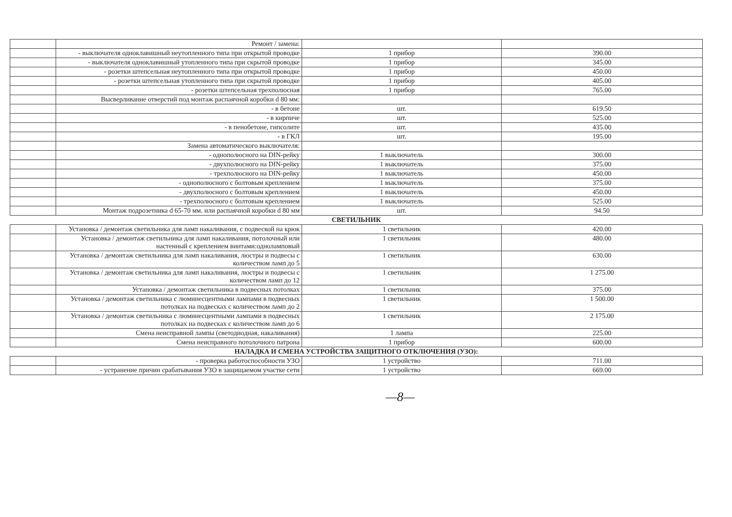| | Ремонт / замена: | | |
| | - выключателя одноклавишный неутопленного типа при открытой проводке | 1 прибор | 390.00 |
| | - выключателя одноклавишный утопленного типа при скрытой проводке | 1 прибор | 345.00 |
| | - розетки штепсельная неутопленного типа при открытой проводке | 1 прибор | 450.00 |
| | - розетки штепсельная утопленного типа при скрытой проводке | 1 прибор | 405.00 |
| | - розетки штепсельная трехполюсная | 1 прибор | 765.00 |
| | Высверливание отверстий под монтаж распаячной коробки d 80 мм: | | |
| | - в бетоне | шт. | 619.50 |
| | - в кирпиче | шт. | 525.00 |
| | - в пенобетоне, гипсолите | шт. | 435.00 |
| | - в ГКЛ | шт. | 195.00 |
| | Замена автоматического выключателя: | | |
| | - однополюсного на DIN-рейку | 1 выключатель | 300.00 |
| | - двухполюсного на DIN-рейку | 1 выключатель | 375.00 |
| | - трехполюсного на DIN-рейку | 1 выключатель | 450.00 |
| | - однополюсного с болтовым креплением | 1 выключатель | 375.00 |
| | - двухполюсного с болтовым креплением | 1 выключатель | 450.00 |
| | - трехполюсного с болтовым креплением | 1 выключатель | 525.00 |
| | Монтаж подрозетника d 65-70 мм. или распаячной коробки d 80 мм | шт. | 94.50 |
| СВЕТИЛЬНИК | | | |
| | Установка / демонтаж светильника для ламп накаливания, с подвеской на крюк | 1 светильник | 420.00 |
| | Установка / демонтаж светильника для ламп накаливания, потолочный или настенный с креплением винтами:одноламповый | 1 светильник | 480.00 |
| | Установка / демонтаж светильника для ламп накаливания, люстры и подвесы с количеством ламп до 5 | 1 светильник | 630.00 |
| | Установка / демонтаж светильника для ламп накаливания, люстры и подвесы с количеством ламп до 12 | 1 светильник | 1 275.00 |
| | Установка / демонтаж светильника в подвесных потолках | 1 светильник | 375.00 |
| | Установка / демонтаж светильника с люминесцентными лампами в подвесных потолках на подвесках с количеством ламп до 2 | 1 светильник | 1 500.00 |
| | Установка / демонтаж светильника с люминесцентными лампами в подвесных потолках на подвесках с количеством ламп до 6 | 1 светильник | 2 175.00 |
| | Смена неисправной лампы (светодиодная, накаливания) | 1 лампа | 225.00 |
| | Смена неисправного потолочного патрона | 1 прибор | 600.00 |
| НАЛАДКА И СМЕНА УСТРОЙСТВА ЗАЩИТНОГО ОТКЛЮЧЕНИЯ (УЗО): | | | |
| | - проверка работоспособности УЗО | 1 устройство | 711.00 |
| | - устранение причин срабатывания УЗО в защищаемом участке сети | 1 устройство | 669.00 |
—8—